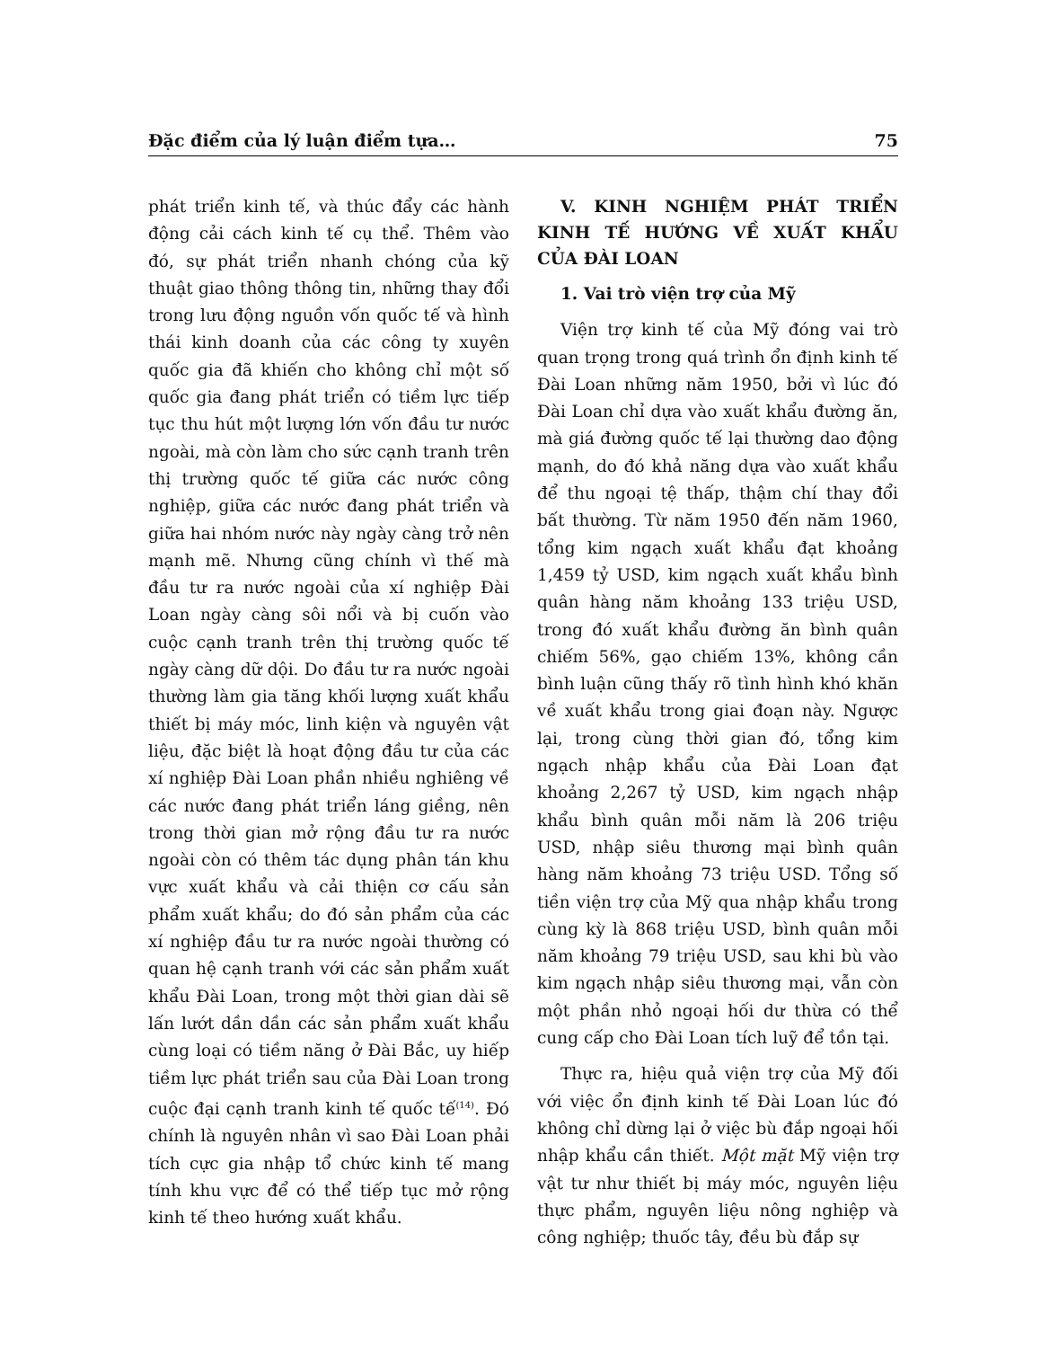Đặc điểm của lý luận điểm tựa… 75
phát triển kinh tế, và thúc đẩy các hành động cải cách kinh tế cụ thể. Thêm vào đó, sự phát triển nhanh chóng của kỹ thuật giao thông thông tin, những thay đổi trong lưu động nguồn vốn quốc tế và hình thái kinh doanh của các công ty xuyên quốc gia đã khiến cho không chỉ một số quốc gia đang phát triển có tiềm lực tiếp tục thu hút một lượng lớn vốn đầu tư nước ngoài, mà còn làm cho sức cạnh tranh trên thị trường quốc tế giữa các nước công nghiệp, giữa các nước đang phát triển và giữa hai nhóm nước này ngày càng trở nên mạnh mẽ. Nhưng cũng chính vì thế mà đầu tư ra nước ngoài của xí nghiệp Đài Loan ngày càng sôi nổi và bị cuốn vào cuộc cạnh tranh trên thị trường quốc tế ngày càng dữ dội. Do đầu tư ra nước ngoài thường làm gia tăng khối lượng xuất khẩu thiết bị máy móc, linh kiện và nguyên vật liệu, đặc biệt là hoạt động đầu tư của các xí nghiệp Đài Loan phần nhiều nghiêng về các nước đang phát triển láng giềng, nên trong thời gian mở rộng đầu tư ra nước ngoài còn có thêm tác dụng phân tán khu vực xuất khẩu và cải thiện cơ cấu sản phẩm xuất khẩu; do đó sản phẩm của các xí nghiệp đầu tư ra nước ngoài thường có quan hệ cạnh tranh với các sản phẩm xuất khẩu Đài Loan, trong một thời gian dài sẽ lấn lướt dần dần các sản phẩm xuất khẩu cùng loại có tiềm năng ở Đài Bắc, uy hiếp tiềm lực phát triển sau của Đài Loan trong cuộc đại cạnh tranh kinh tế quốc tế<sup>(14)</sup>. Đó chính là nguyên nhân vì sao Đài Loan phải tích cực gia nhập tổ chức kinh tế mang tính khu vực để có thể tiếp tục mở rộng kinh tế theo hướng xuất khẩu.
V. KINH NGHIỆM PHÁT TRIỂN KINH TẾ HƯỚNG VỀ XUẤT KHẨU CỦA ĐÀI LOAN
1. Vai trò viện trợ của Mỹ
Viện trợ kinh tế của Mỹ đóng vai trò quan trọng trong quá trình ổn định kinh tế Đài Loan những năm 1950, bởi vì lúc đó Đài Loan chỉ dựa vào xuất khẩu đường ăn, mà giá đường quốc tế lại thường dao động mạnh, do đó khả năng dựa vào xuất khẩu để thu ngoại tệ thấp, thậm chí thay đổi bất thường. Từ năm 1950 đến năm 1960, tổng kim ngạch xuất khẩu đạt khoảng 1,459 tỷ USD, kim ngạch xuất khẩu bình quân hàng năm khoảng 133 triệu USD, trong đó xuất khẩu đường ăn bình quân chiếm 56%, gạo chiếm 13%, không cần bình luận cũng thấy rõ tình hình khó khăn về xuất khẩu trong giai đoạn này. Ngược lại, trong cùng thời gian đó, tổng kim ngạch nhập khẩu của Đài Loan đạt khoảng 2,267 tỷ USD, kim ngạch nhập khẩu bình quân mỗi năm là 206 triệu USD, nhập siêu thương mại bình quân hàng năm khoảng 73 triệu USD. Tổng số tiền viện trợ của Mỹ qua nhập khẩu trong cùng kỳ là 868 triệu USD, bình quân mỗi năm khoảng 79 triệu USD, sau khi bù vào kim ngạch nhập siêu thương mại, vẫn còn một phần nhỏ ngoại hối dư thừa có thể cung cấp cho Đài Loan tích luỹ để tồn tại.
Thực ra, hiệu quả viện trợ của Mỹ đối với việc ổn định kinh tế Đài Loan lúc đó không chỉ dừng lại ở việc bù đắp ngoại hối nhập khẩu cần thiết. Một mặt Mỹ viện trợ vật tư như thiết bị máy móc, nguyên liệu thực phẩm, nguyên liệu nông nghiệp và công nghiệp; thuốc tây, đều bù đắp sự